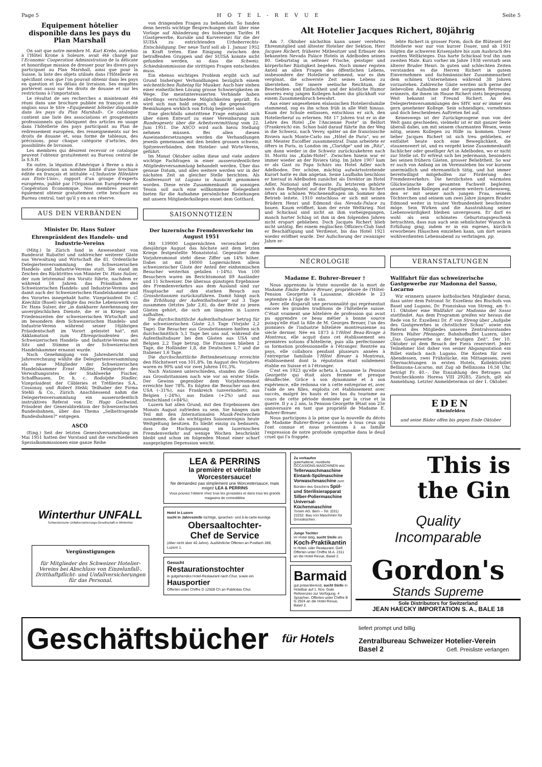Page 5 HOTEL-REVUE Seite 5
Equipement hôtelier disponible dans les pays du Plan Marshall
On sait que notre membre M. Karl Krebs, autrefois à l'Hôtel Krone à Soleure, avait été chargé par l'Economic Cooperation Administration de la délicate et honorifique mission de dresser pour les divers pays participant au Plan Marshall, ainsi que pour la Suisse, la liste des objets utilisés dans l'Hôtellerie en spécifiant ceux que l'on pouvait obtenir dans les pays en question et les délais de livraison. Ses enquêtes portèrent aussi sur les droits de douane et sur les restrictions à l'importation.
Le résultat de ses recherches a maintenant été réuni dans une brochure publiée en français et en anglais sous le titre «Equipement hôtelier disponible dans les pays du Plan Marshall». Ce catalogue contient une liste des associations et groupements professionnels qui fabriquent des articles en usage dans l'hôtellerie des pays participant au Plan de redressement européen, des renseignements sur les droits de douane et, sous forme de tableaux, des précisions, pour chaque catégorie d'articles, des possibilités de livraison.
Les membres qui désirent recevoir ce catalogue peuvent l'obtenir gratuitement au Bureau central de la S.S.H.
En outre, la légation d'Amérique à Berne a mis à notre disposition un nombre limité d'une brochure éditée en français et intitulée «L'Industrie Hôtelière aux Etats-Unis», rapport d'un groupe d'experts européens, publié par l'Organisation Européenne de Coopération Economique. Nos membres peuvent également obtenir gratuitement cette brochure au Bureau central, tant qu'il y en a en réserve.
AUS DEN VERBÄNDEN
Minister Dr. Hans Sulzer
Ehrenpräsident des Handels- und Industrie-Vereins
(Mitg.) In Zürich fand in Anwesenheit von Bundesrat Rubattel und zahlreicher weiterer Gäste aus Verwaltung und Wirtschaft die 81. Ordentliche Delegiertenversammlung des Schweizerischen Handels- und Industrie-Vereins statt. Sie stand im Zeichen des Rücktrittes von Minister Dr. Hans Sulzer, der zum letztenmal den Vorsitz führte, nachdem er während 16 Jahren das Präsidium des Schweizerischen Handels- und Industrie-Vereins und damit auch der Schweizerischen Handelskammer und des Vorortes innegehabt hatte. Vizepräsident Dr. C. Koechlin (Basel) würdigte das reiche Lebenswerk von Dr. Hans Sulzer, der „in dankbarer Anerkennung der unvergleichlichen Dienste, die er in Kriegs- und Friedenszeiten der schweizerischen Wirtschaft und im besondern dem Schweizerischen Handels- und Industrie-Verein während seiner 16jährigen Präsidentschaft im Vorort geleistet hat", mit Akklamation zum Ehrenpräsidenten des Schweizerischen Handels- und Industrie-Vereins mit Sitz und Stimme in der Schweizerischen Handelskammer ernannt wurde.
Nach Genehmigung von Jahresbericht und Jahresrechnung wählte die Delegiertenversammlung als neue Mitglieder der Schweizerischen Handelskammer Ernst Müller, Delegierter des Verwaltungsrates der Stahlwerke Fischer, Schaffhausen, Dr. h. c. Rodolphe Stadler, Vizepräsident der Câbleries et Tréfileries S.A., Cossonay, und Robert Stehli, Teilhaber der Firma Stehli & Co., Zürich. Anschliessend nahm die Delegiertenversammlung ein ausserordentlich instruktives Referat von Dr. Hugo Gschwind, Präsident der Generaldirektion der Schweizerischen Bundesbahnen, über das Thema „Selbsttragende Bundesbahnen?" entgegen.
ASCO
(Eing.) Seit der letzten Generalversammlung im Mai 1951 hatten der Vorstand und die verschiedenen Spezialkommissionen eine ganze Reihe
von dringenden Fragen zu behandeln. So fanden denn bereits wichtige Besprechungen statt über eine Vorlage auf Abänderung des bisherigen Tarifes H (Gastgewerbe, Kursäle und Kurvereine) für die der SUISA zu entrichtenden Urheberrechts-Entschädigung. Der neue Tarif soll ab 1. Januar 1952 in Kraft treten. Eine Einigung zwischen den betraffenden Gruppen und der SUISA konnte nicht gefunden werden, so dass die Schweiz. Schiedskommission die strittigen Fragen entscheiden muss.
Ein ebenso wichtiges Problem ergibt sich auf Grund bisheriger Verhandlungen bezüglich einem wöchentlichen Ruhetag für Musiker. Auch hier stehen einer einheitlichen Lösung grosse Schwierigkeiten im Wege. Die meistinteressierten Verbände haben allerdings verschiedene Möglichkeiten geprüft. Es wird sich nun bald zeigen, ob die gegenseitigen Bemühungen wirklich von Erfolg begleitet sind.
Eine gleichfalls umstrittene Frage entspinnt sich über einen Entwurf zu einer Vereinbarung zum Bundesgesetz über die Arbeitsvermittlung vom 22. Juni 1951. Die ASCO wird auch hiezu Stellung nehmen müssen. Bei allen diesen Auseinandersetzungen werden die Verhandlungen jeweils gemeinsam mit den beiden grossen schweiz. Spitzenverbänden, dem Hotelier- und Wirte-Verein, geführt.
Im Monat Oktober sollen diese und viele andere wichtige Fachfragen in einer ausserordentlichen Mitgliederversammlung behandelt werden. Über das genaue Datum, und alles weitere werden wir in der nächsten Zeit an gleicher Stelle berichten. Als Konferenzort ist Lugano in Aussicht genommen worden. Diese erste Zusammenkunft im sonnigen Tessin soll auch eine willkommene Gelegenheit bieten für die Aufnahme persönlicher Beziehungen mit unsern Mitgliederkollegen ennet dem Gotthard.
SAISONNOTIZEN
Der luzernische Fremdenverkehr im August 1951
Mit 139000 Logiernächten verzeichnet der diesjährige August das höchste seit dem letzten Kriege festgestellte Monatstotal. Gegenüber dem Vorjahresmonat steht diese Ziffer um 14% höher. Dabei ist mit 16000 Logiernächten allein schweizerischer Gäste der Anteil der einheimischen Besucher weiterhin gefallen (–14%). Von 100 Besuchern waren im Berichtsmonat 89 Ausländer und 11 Schweizer. Die überaus günstigen Ergebnisse des Fremdenverkehrs aus dem Ausland sind zur Hauptsache auf den starken Besuch aus Grossbritannien zurückzuführen. Damit hängt auch die Erhöhung der Aufenthaltsdauer auf 3 Tage zusammen (letztes Jahr 2,6), da der Brite zu jenen Gästen gehört, die sich am längsten in Luzern aufhalten.
Die durchschnittliche Aufenthaltsdauer betrug für die schweizerischen Gäste 2,5 Tage (Vorjahr 2,2 Tage). Die Besucher aus Grossbritannien hielten sich durchschnittlich 5,1 Tage bei uns auf, während die Aufenthaltsdauer bei den Gästen aus USA und Belgien 2,2 Tage betrug. Die Franzosen blieben 2 Tage, die Holländer 1,8, die Deutschen 1,7 und die Italiener 1,6 Tage.
Die durchschnittliche Bettenbesetzung erreichte den Höchstwert von 101,8%. Im August des Vorjahres waren es 90% und vor zwei Jahren 101,3%.
Nach Nationen unterschieden, standen die Gäste aus Grossbritannien nach wie vor an erster Stelle. Der Gewinn gegenüber dem Vorjahresmonat erreichte hier 78%. Es folgten die Besucher aus den USA (–31%), aus Frankreich (unverändert), aus Belgien (–24%), aus Italien (+2%) und aus Deutschland (+84%).
Luzern hat allen Grund, mit den Ergebnissen des Monats August zufrieden zu sein. Sie hängen zum Teil mit den Internationalen Musik-Festwochen zusammen, die als wichtigstes Saisonereignis heute Weltgeltung besitzen. Es bleibt einzig zu bedauern, dass die Hochspannung im luzernischen Fremdenverkehr auf wenige Wochen beschränkt bleibt und schon im folgenden Monat einer scharf ausgeprägten Depression weicht.
Alt Hotelier Jacques Richert, 80jährig
Am 7. Oktober nächsthin kann unser verehrtes Ehrenmitglied und ältester Hotelier der Sektion, Herr Jacques Richert, früherer Mitbesitzer und Erbauer des bekannten Nevada Palace Hotels in Adelboden seinen 80. Geburtstag in seltener Frische, geistiger und körperlicher Rüstigkeit begehen. Noch immer regsten Anteil an allen Fragen des öffentlichen Lebens, insbesondere der Hotellerie nehmend, war es ihm vergönnt, die schwerste Zeit seines Lebens zu überstehen. Der innere seelische Reichtum, die Bescheiden- und Einfachheit und der köstliche Humor unseres ewig jungen Kollegen haben ihn glückhaft vor einem Zusammenbruch bewahrt.
Aus einer angesehenen elsässischen Hoteliersfamilie stammend, zog es ihn schon früh in alle Welt hinaus. Kaum der Schule entlassen, entschloss er sich, den Hotelierberuf zu erlernen. Mit 17 Jahren trat er in die Lehre des Hotel „De l'Ancienne Poste" in Belfort (Frankreich) ein. Schon bald darauf führte ihn der Weg in die Schweiz, nach Vevey, später an die französische Riviera nach Monte-Carlo ins „Hôtel de Paris", wo er mit Meister Escoffier zusammentraf. Dann arbeitete er öfters in Paris, in London im „Claridge" und im „Ritz", um dann wieder in die Schweiz zurückzukehren nach St. Moritz ins „Kulm-Hotel". Zwischen hinein war er immer wieder an der Riviera tätig. Im Jahre 1907 kam er als Gast zu Papa Schärz ins Hotel Adler nach Adelboden. Der schöne, mächtig aufwärtsstrebende Kurort hatte es ihm angetan. Seine Laufbahn beschloss er hierauf in Adelboden zunächst als Direktor im Hotel Adler, National und Beausite. Zu letzterem gehörte noch das Berghotel auf der Engstligenalp, wo Richert öfters an schönen Wochenendtagen im Sommer den Betrieb leitete. 1910 entschloss er sich mit seinen Brüdern Henri und Edmond das Nevada-Palace zu bauen. Kaum eröffnet, kam der erste Weltkrieg. Not und Schicksal sind nicht an ihm vorbeigegangen, manch harter Schlag ist ihm in den folgenden Jahren nicht erspart geblieben. Doch Jacques Richert blieb nicht untätig. Bei einem englischen Offiziers-Club fand er Beschäftigung und Verdienst, bis das Hotel 1921 wieder eröffnet wurde. Der Aufschwung der zwanziger Jahre er-
lebte Richert in grosser Form, doch die Blütezeit der Hotellerie war nur von kurzer Dauer, und ab 1931 folgten die schweren Krisenjahre bis zum Ausbruch des zweiten Weltkrieges. Das harte Schicksal traf ihn zum zweiten Male. Kurz vorher im Jahre 1938 verstarb sein älterer Bruder Henri. In guten und schlechten Zeiten verstanden es die Herren Richert in gutem Einvernehmen und fachmännischer Zusammenarbeit dem schönen Unternehmen während 38 Jahren vorzustehen. Zahlreiche Gäste werden sich gerne der liebevollen Aufnahme und der sorgsamen Betreuung erinnern, die ihnen im Hause Richert stets begegneten. Weit bekannt ist Freund Richert. An den Delegiertenversammlungen des SHV. war er immer ein gern gesehener Kollege. Sein schneidiges, vornehmes und doch bescheidenes Auftreten fiel auf.
Keineswegs ist der Zurückgezogene nun von der Welt ganz geschieden, vielmehr ist er mit ganzer Seele überall dabei, um mit seinem charmanten Wesen, wenn nötig, seinen Kollegen zu Hilfe zu kommen. Unser lieber Jacques Richert ist sich treu geblieben, er entfaltet heute noch eine Beweglichkeit, die staunenswert ist, und es vergeht keine Zusammenkunft fachlicher oder geselliger Art in Adelboden, wo er nicht zur Stelle ist. Er erfreut sich bei jedermann, besonders bei seinen frühern Gästen, grosser Beliebtheit. So war er auch von Anfang an im Vereinsleben bis vor kurzem unermüdlich und ehrenamtlich tätig, und hat immer bereitwilligst mitgeholfen zur Förderung des Fremdenverkehrs. Die herzlichsten und wärmsten Glückwünsche der gesamten Fachwelt begleiten unsern lieben Kollegen auf seinem weitern Lebensweg, den er mit seiner noch jungen Frau, seinem Töchterchen und seinem um zwei Jahre jüngern Bruder Edmond weiter in trauter Verbundenheit beschreiten möge. Sein Wirken und die Ausstrahlung seiner Liebenswürdigkeit bleiben unvergessen. Er darf es wohl als sein schönstes Geburtstagsgeschenk betrachten, dass nun auch sein sehnlichster Wunsch in Erfüllung ging, indem er in ein eigenes, kürzlich erworbenes Häuschen einziehen kann, um dort seinen wohlverdienten Lebensabend zu verbringen. pp.
NÉCROLOGIE
Madame E. Buhrer-Breuer †
Nous apprenons la triste nouvelle de la mort de Madame Emilie Buhrer-Breuer, propriétaire de l'Hôtel-Pension Georgette à Lausanne, décédée le 23 septembre à l'âge de 78 ans.
Avec elle disparaît une personnalité qui représentait encore les grandes traditions de l'hôtellerie suisse. C'était vraiment une hôtelière de profession qui avait pu apprendre ce beau métier à bonne source puisqu'elle était la fille de M. Georges Breuer, l'un des pionniers de l'industrie hôtelière montreusienne au siècle dernier. Née en 1873 à l'Hôtel Beau-Rivage à Montreux, elle acquit dans cet établissement ses premières notions d'hôtellerie, puis alla perfectionner sa formation professionnelle à l'étranger. Rentrée au pays, elle collabora pendant plusieurs années à l'entreprise familiale l'Hôtel Breuer à Montreux, établissement dont la réputation était solidement établie en Suisse et à l'étranger.
C'est en 1923 qu'elle acheta à Lausanne la Pension Georgette qui était alors fermée et presque désaffectée. Grâce à son dynamisme et à son expérience, elle redonna vie à cette entreprise et, avec l'aide de ses filles, exploita cet établissement avec succès, malgré les hauts et les bas du tourisme au cours de cette période dominée par la crise et la guerre. Il y a 2 ans, la Pension Georgette fêtait son 25e anniversaire en tant que propriété de Madame E. Buhrer-Breuer.
Nous participons à la peine que la nouvelle du décès de Madame Buhrer-Breuer a causée à tous ceux qui l'ont connue et nous présentons à sa famille l'expression de notre profonde sympathie dans le deuil cruel qui l'a frappée.
VERANSTALTUNGEN
Wallfahrt für das schweizerische Gastgewerbe zur Madonna del Sasso, Locarno
Wir erinnern unsere katholischen Mitglieder daran, dass unter dem Patronat Sr. Exzellenz des Bischofs von Basel und Lugano, Dr. Franziskus von Streng, am 9.–11. Oktober eine Wallfahrt zur Madonna del Sasso stattfindet. Aus dem Programm greifen wir heraus die Rede von Sr. Exzellenz Dr. F. von Streng über „Aufgabe des Gastgewerbes in christlicher Schau" sowie ein Referat des Mitgliedes unseres Zentralvorstandes Herrn Walter Pfenniger, Bahnhofbuffet Luzern, über „Das Gastgewerbe in der heutigen Zeit". Der 10. Oktober ist dem Besuch der Fiera reserviert. Jeder Teilnehmer löst daher von seiner Abgangsstation ein Billet einfach nach Lugano. Die Kosten für zwei Abendessen, zwei Frühstücke, ein Mittagessen, zwei Übernachtungen in ersten Hotels, Kollektivbillet Bellinzona–Locarno, mit Zug ab Bellinzona 16.58 Uhr, beträgt Fr. 40.–. Die Einzahlung des Betrages auf Postcheckkonto Horesa VIII 29285, Zürich, gilt als Anmeldung. Letzter Anmeldetermin ist der 1. Oktober.
EDEN
Rheinfelden
und seine Bäder offen bis gegen Ende Oktober
Winterthur UNFALL
Schweizerische Unfallversicherungs-Gesellschaft in Winterthur
Vergünstigungen
für Mitglieder des Schweizer Hotelier-Vereins bei Abschluss von Einzelunfall-, Dritthaftpflicht- und Unfallversicherungen für das Personal.
LEA & PERRINS
la première et véritable Worcestersauce!
Ne demandez pas simplement une Worcestersauce, mais exigez LEA & PERRINS
Vous pouvez l'obtenir chez tous les grossistes et dans tous les grands magasins de comestibles
Hotel in Luzern
sucht in Jahresstelle tüchtige, sprachen- und à-la-carte-kundige
Obersaaltochter-
Chef de Service
(Alter nicht über 40 Jahre). Ausführliche Offerten an Postfach 289, Luzern 1.
Gesucht
Restaurationstochter
in gutgehendes Hotel-Restaurant nach Chur, sowie ein
Hausportier
Offerten unter Chiffre D 12508 Ch an Publicitas Chur.
Zu verkaufen
guterhaltene, revidierte OCCASIONS-MASCHINEN wie:
Tellerwaschmaschine Eintank-Spülmaschine Vorwaschmaschine zum Bürsten des Geschirrs Spül- und Sterilisierapparat Silber-Poliermaschine Universal-Küchenmaschine
Torsim AG. Bern – Tel. (031) 22252. Bau von Maschinen für Grossküchen.
Junge Tochter
im Hotel tätig, sucht Stelle als
Koch-Praktikantin
in Hotel- oder Restaurant. Gefl. Offerten unter Chiffre M.A. 2311 an die Hotel-Revue, Basel 2.
Barmaid
gut präsentierend, sucht Stelle in Hotelbar auf 1. Nov. Gute Referenzen zur Verfügung. 4 Sprachen. Offerten unter Chiffre B G 2924 an die Hotel-Revue, Basel 2.
This is
the Gin
Quality
Incomparable
Gordon's
Stands Supreme
Sole Distributors for Switzerland
JEAN HAECKY IMPORTATION S. A., BALE 18
Geschäftsbücher
für Hotels
liefert prompt und billig
Zentralbureau Schweizer Hotelier-Verein
Basel 2 Gefl. Preisliste verlangen